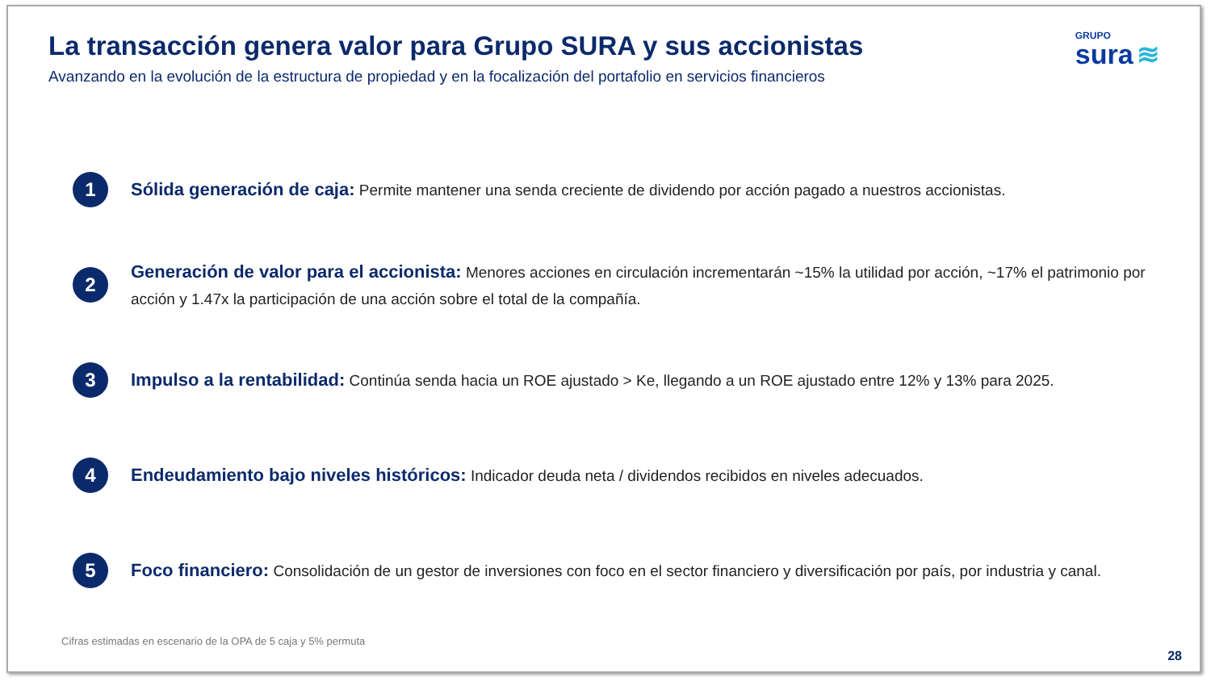La transacción genera valor para Grupo SURA y sus accionistas
Avanzando en la evolución de la estructura de propiedad y en la focalización del portafolio en servicios financieros
GRUPO
sura ≋
1
Sólida generación de caja: Permite mantener una senda creciente de dividendo por acción pagado a nuestros accionistas.
2
Generación de valor para el accionista: Menores acciones en circulación incrementarán ~15% la utilidad por acción, ~17% el patrimonio por acción y 1.47x la participación de una acción sobre el total de la compañía.
3
Impulso a la rentabilidad: Continúa senda hacia un ROE ajustado > Ke, llegando a un ROE ajustado entre 12% y 13% para 2025.
4
Endeudamiento bajo niveles históricos: Indicador deuda neta / dividendos recibidos en niveles adecuados.
5
Foco financiero: Consolidación de un gestor de inversiones con foco en el sector financiero y diversificación por país, por industria y canal.
Cifras estimadas en escenario de la OPA de 5 caja y 5% permuta
28